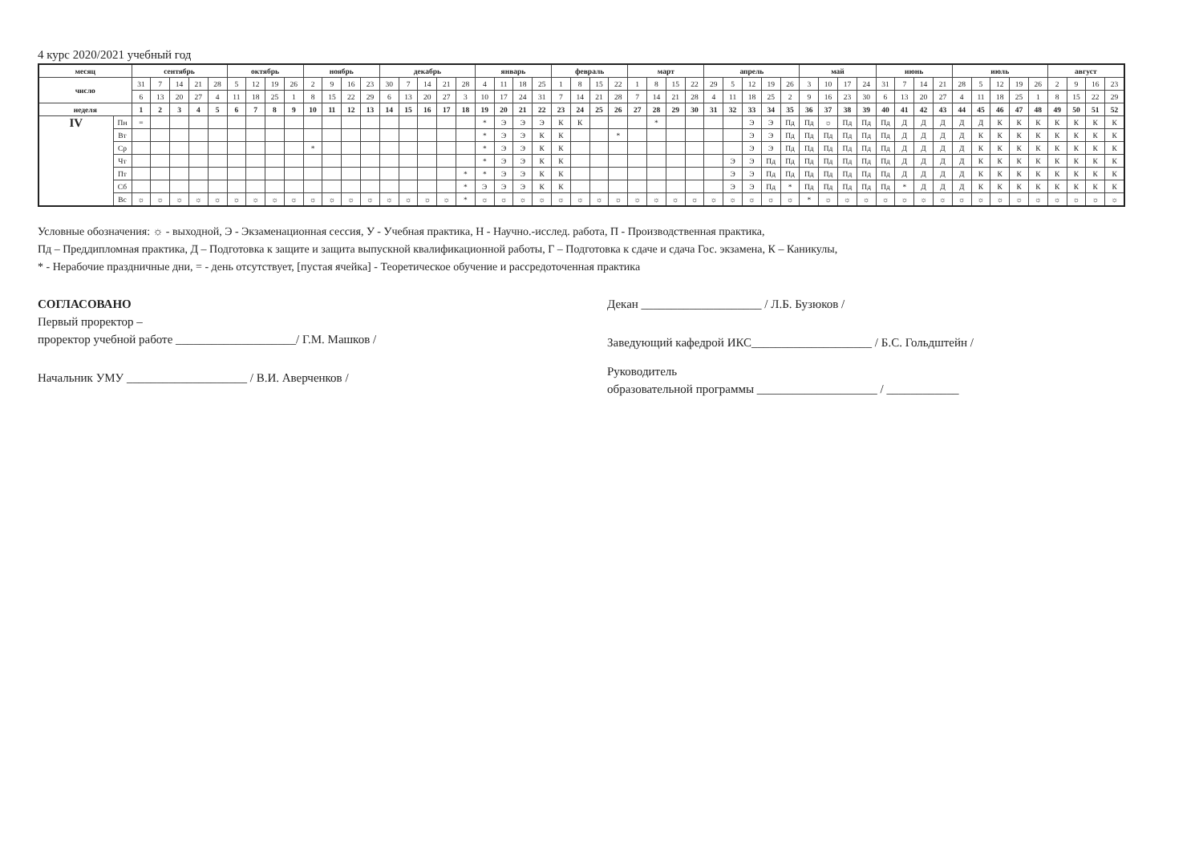4 курс 2020/2021 учебный год
| месяц | | сентябрь | | | | | октябрь | | | | ноябрь | | | | декабрь | | | | | январь | | | | февраль | | | | март | | | | апрель | | | | | май | | | | июнь | | | | июль | | | | | август | | | |
| --- | --- | --- | --- | --- | --- | --- | --- | --- | --- | --- | --- | --- | --- | --- | --- | --- | --- | --- | --- | --- | --- | --- | --- | --- | --- | --- | --- | --- | --- | --- | --- | --- | --- | --- | --- | --- | --- | --- | --- | --- | --- | --- | --- | --- | --- | --- | --- | --- | --- | --- | --- | --- | --- |
| число | | 31 | 7 | 14 | 21 | 28 | 5 | 12 | 19 | 26 | 2 | 9 | 16 | 23 | 30 | 7 | 14 | 21 | 28 | 4 | 11 | 18 | 25 | 1 | 8 | 15 | 22 | 1 | 8 | 15 | 22 | 29 | 5 | 12 | 19 | 26 | 3 | 10 | 17 | 24 | 31 | 7 | 14 | 21 | 28 | 5 | 12 | 19 | 26 | 2 | 9 | 16 | 23 |
| | | 6 | 13 | 20 | 27 | 4 | 11 | 18 | 25 | 1 | 8 | 15 | 22 | 29 | 6 | 13 | 20 | 27 | 3 | 10 | 17 | 24 | 31 | 7 | 14 | 21 | 28 | 7 | 14 | 21 | 28 | 4 | 11 | 18 | 25 | 2 | 9 | 16 | 23 | 30 | 6 | 13 | 20 | 27 | 4 | 11 | 18 | 25 | 1 | 8 | 15 | 22 | 29 |
| неделя | | 1 | 2 | 3 | 4 | 5 | 6 | 7 | 8 | 9 | 10 | 11 | 12 | 13 | 14 | 15 | 16 | 17 | 18 | 19 | 20 | 21 | 22 | 23 | 24 | 25 | 26 | 27 | 28 | 29 | 30 | 31 | 32 | 33 | 34 | 35 | 36 | 37 | 38 | 39 | 40 | 41 | 42 | 43 | 44 | 45 | 46 | 47 | 48 | 49 | 50 | 51 | 52 |
| IV | Пн | = | | | | | | | | | | | | | | | | | | * | Э | Э | Э | К | К | | | | * | | | | | Э | Э | Пд | Пд | ☼ | Пд | Пд | Пд | Д | Д | Д | Д | Д | К | К | К | К | К | К | К |
| | Вт | | | | | | | | | | | | | | | | | | | * | Э | Э | К | К | | | * | | | | | | | Э | Э | Пд | Пд | Пд | Пд | Пд | Пд | Д | Д | Д | Д | К | К | К | К | К | К | К | К |
| | Ср | | | | | | | | | | * | | | | | | | | | * | Э | Э | К | К | | | | | | | | | | Э | Э | Пд | Пд | Пд | Пд | Пд | Пд | Д | Д | Д | Д | К | К | К | К | К | К | К | К |
| | Чт | | | | | | | | | | | | | | | | | | | * | Э | Э | К | К | | | | | | | | | Э | Э | Пд | Пд | Пд | Пд | Пд | Пд | Пд | Д | Д | Д | Д | К | К | К | К | К | К | К | К |
| | Пт | | | | | | | | | | | | | | | | | | * | * | Э | Э | К | К | | | | | | | | | Э | Э | Пд | Пд | Пд | Пд | Пд | Пд | Пд | Д | Д | Д | Д | К | К | К | К | К | К | К | К |
| | Сб | | | | | | | | | | | | | | | | | | * | Э | Э | Э | К | К | | | | | | | | | Э | Э | Пд | * | Пд | Пд | Пд | Пд | Пд | * | Д | Д | Д | К | К | К | К | К | К | К | К |
| | Вс | ☼ | ☼ | ☼ | ☼ | ☼ | ☼ | ☼ | ☼ | ☼ | ☼ | ☼ | ☼ | ☼ | ☼ | ☼ | ☼ | ☼ | * | ☼ | ☼ | ☼ | ☼ | ☼ | ☼ | ☼ | ☼ | ☼ | ☼ | ☼ | ☼ | ☼ | ☼ | ☼ | ☼ | ☼ | * | ☼ | ☼ | ☼ | ☼ | ☼ | ☼ | ☼ | ☼ | ☼ | ☼ | ☼ | ☼ | ☼ | ☼ | ☼ | ☼ |
Условные обозначения: ☼ - выходной, Э - Экзаменационная сессия, У - Учебная практика, Н - Научно.-исслед. работа, П - Производственная практика,
Пд – Преддипломная практика, Д – Подготовка к защите и защита выпускной квалификационной работы, Г – Подготовка к сдаче и сдача Гос. экзамена, К – Каникулы,
* - Нерабочие праздничные дни, = - день отсутствует, [пустая ячейка] - Теоретическое обучение и рассредоточенная практика
СОГЛАСОВАНО
Первый проректор –
проректор учебной работе ____________________/ Г.М. Машков /
Начальник УМУ ____________________ / В.И. Аверченков /
Декан ____________________ / Л.Б. Бузюков /
Заведующий кафедрой ИКС____________________ / Б.С. Гольдштейн /
Руководитель
образовательной программы ____________________ / ____________